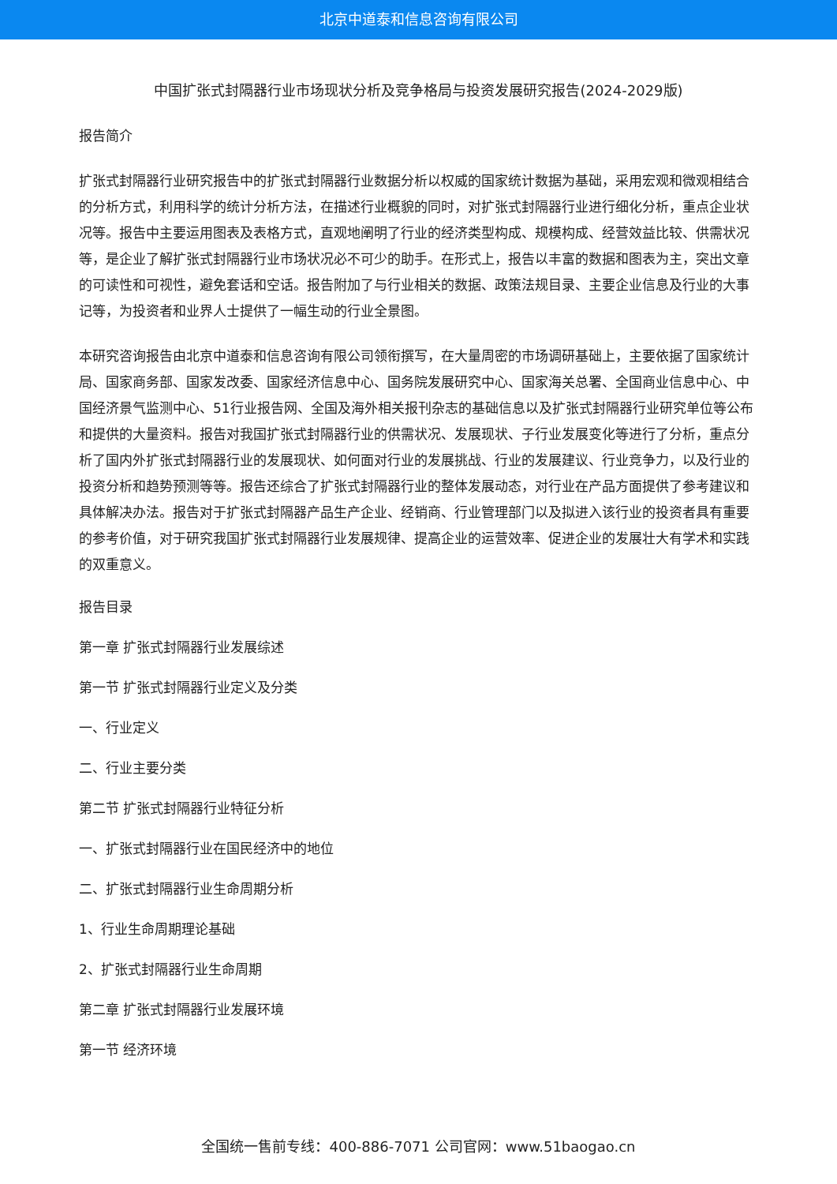北京中道泰和信息咨询有限公司
中国扩张式封隔器行业市场现状分析及竞争格局与投资发展研究报告(2024-2029版)
报告简介
扩张式封隔器行业研究报告中的扩张式封隔器行业数据分析以权威的国家统计数据为基础，采用宏观和微观相结合的分析方式，利用科学的统计分析方法，在描述行业概貌的同时，对扩张式封隔器行业进行细化分析，重点企业状况等。报告中主要运用图表及表格方式，直观地阐明了行业的经济类型构成、规模构成、经营效益比较、供需状况等，是企业了解扩张式封隔器行业市场状况必不可少的助手。在形式上，报告以丰富的数据和图表为主，突出文章的可读性和可视性，避免套话和空话。报告附加了与行业相关的数据、政策法规目录、主要企业信息及行业的大事记等，为投资者和业界人士提供了一幅生动的行业全景图。
本研究咨询报告由北京中道泰和信息咨询有限公司领衔撰写，在大量周密的市场调研基础上，主要依据了国家统计局、国家商务部、国家发改委、国家经济信息中心、国务院发展研究中心、国家海关总署、全国商业信息中心、中国经济景气监测中心、51行业报告网、全国及海外相关报刊杂志的基础信息以及扩张式封隔器行业研究单位等公布和提供的大量资料。报告对我国扩张式封隔器行业的供需状况、发展现状、子行业发展变化等进行了分析，重点分析了国内外扩张式封隔器行业的发展现状、如何面对行业的发展挑战、行业的发展建议、行业竞争力，以及行业的投资分析和趋势预测等等。报告还综合了扩张式封隔器行业的整体发展动态，对行业在产品方面提供了参考建议和具体解决办法。报告对于扩张式封隔器产品生产企业、经销商、行业管理部门以及拟进入该行业的投资者具有重要的参考价值，对于研究我国扩张式封隔器行业发展规律、提高企业的运营效率、促进企业的发展壮大有学术和实践的双重意义。
报告目录
第一章 扩张式封隔器行业发展综述
第一节 扩张式封隔器行业定义及分类
一、行业定义
二、行业主要分类
第二节 扩张式封隔器行业特征分析
一、扩张式封隔器行业在国民经济中的地位
二、扩张式封隔器行业生命周期分析
1、行业生命周期理论基础
2、扩张式封隔器行业生命周期
第二章 扩张式封隔器行业发展环境
第一节 经济环境
全国统一售前专线：400-886-7071 公司官网：www.51baogao.cn